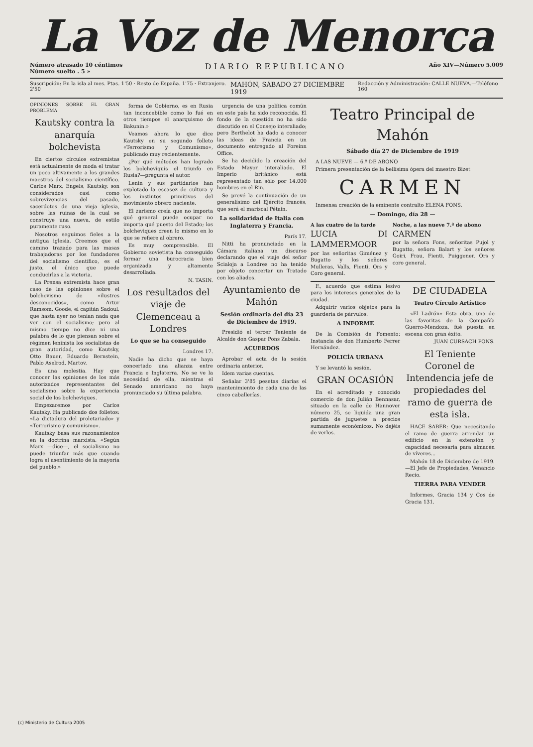La Voz de Menorca
Número atrasado 10 céntimos
Número suelto . 5 » DIARIO REPUBLICANO Año XIV—Número 5.009
Suscripción: En la isla al mes. Ptas. 1'50 · Resto de España. 1'75 · Extranjero. 2'50 MAHÓN, SÁBADO 27 DICIEMBRE 1919 Redacción y Administración: CALLE NUEVA.—Teléfono 160
OPINIONES SOBRE EL GRAN PROBLEMA
Kautsky contra la anarquía bolchevista
En ciertos círculos extremistas está actualmente de moda el tratar un poco altivamente a los grandes maestros del socialismo científico. Carlos Marx, Engels, Kautsky, son considerados casi como sobrevivencias del pasado, sacerdotes de una vieja iglesia, sobre las ruinas de la cual se construye una nueva, de estilo puramente ruso.
Nosotros seguimos fieles a la antigua iglesia. Creemos que el camino trazado para las masas trabajadoras por los fundadores del socialismo científico, es el justo, el único que puede conducirlas a la victoria.
La Prensa extremista hace gran caso de las opiniones sobre el bolchevismo de «ilustres desconocidos», como Artur Ramsom, Goode, el capitán Sadoul, que hasta ayer no tenían nada que ver con el socialismo; pero al mismo tiempo no dice ni una palabra de lo que piensan sobre el régimen leninista los socialistas de gran autoridad, como Kautsky, Otto Bauer, Eduardo Bernstein, Pablo Aselrod, Martov.
Es una molestia. Hay que conocer las opiniones de los más autorizados representantes del socialismo sobre la experiencia social de los bolcheviques.
Empezaremos por Carlos Kautsky. Ha publicado dos folletos: «La dictadura del proletariado» y «Terrorismo y comunismo».
Kautsky basa sus razonamientos en la doctrina marxista. «Según Marx —dice—, el socialismo no puede triunfar más que cuando logra el asentimiento de la mayoría del pueblo.»
forma de Gobierno, es en Rusia tan inconcebible como lo fué en otros tiempos el anarquismo de Bakunin.»
Veamos ahora lo que dice Kautsky en su segundo folleto «Terrorismo y Comunismo», publicado muy recientemente.
¿Por qué métodos han logrado los bolcheviquis el triunfo en Rusia?—pregunta el autor.
Lenin y sus partidarios han explotado la escasez de cultura y los instintos primitivos del movimiento obrero naciente.
El zarismo creía que no importa qué general puede ocupar no importa qué puesto del Estado; los bolcheviques creen lo mismo en lo que se refiere al obrero.
Es muy comprensible. El Gobierno sovietista ha conseguido formar una burocracia bien organizada y altamente desarrollada.
N. TASIN.
Los resultados del viaje de Clemenceau a Londres
Lo que se ha conseguido
Londres 17.
Nadie ha dicho que se haya concertado una alianza entre Francia e Inglaterra. No se ve la necesidad de ella, mientras el Senado americano no haya pronunciado su última palabra.
urgencia de una política común en este país ha sido reconocida. El fondo de la cuestión no ha sido discutido en el Consejo interaliado; pero Berthelot ha dado a conocer las ideas de Francia en un documento entregado al Foreinn Office.
Se ha decidido la creación del Estado Mayor interaliado. El Imperio británico está representado tan sólo por 14.000 hombres en el Rin.
Se prevé la continuación de un generalísimo del Ejército francés, que será el mariscal Pétain.
La solidaridad de Italia con Inglaterra y Francia.
París 17.
Nitti ha pronunciado en la Cámara italiana un discurso declarando que el viaje del señor Scialoja a Londres no ha tenido por objeto concertar un Tratado con los aliados.
Ayuntamiento de Mahón
Sesión ordinaria del día 23 de Diciembre de 1919.
Presidió el tercer Teniente de Alcalde don Gaspar Pons Zabala.
ACUERDOS
Aprobar el acta de la sesión ordinaria anterior.
Idem varias cuentas.
Señalar 3'85 pesetas diarias el mantenimiento de cada una de las cinco caballerías.
Teatro Principal de Mahón
Sábado día 27 de Diciembre de 1919
A LAS NUEVE — 6.ª DE ABONO
Primera presentación de la bellísima ópera del maestro Bizet
CARMEN
Inmensa creación de la eminente contralto ELENA FONS.
— Domingo, día 28 —
A las cuatro de la tarde
LUCIA DI LAMMERMOOR
por las señoritas Giménez y Bugatto y los señores Mulleras, Valls, Fienti, Ors y Coro general.
Noche, a las nueve 7.ª de abono
CARMEN
por la señora Fons, señoritas Pujol y Bugatto, señora Balart y los señores Goiri, Frau, Fienti, Puiggener, Ors y coro general.
F., acuerdo que estima lesivo para los intereses generales de la ciudad.
Adquirir varios objetos para la guardería de párvulos.
A INFORME
De la Comisión de Fomento: Instancia de don Humberto Ferrer Hernández.
POLICÍA URBANA
Y se levantó la sesión.
GRAN OCASIÓN
En el acreditado y conocido comercio de don Julián Bennasar, situado en la calle de Hannover número 25, se liquida una gran partida de juguetes a precios sumamente económicos. No dejéis de verlos.
DE CIUDADELA
Teatro Círculo Artístico
«El Ladrón» Esta obra, una de las favoritas de la Compañía Guerro-Mendoza, fué puesta en escena con gran éxito.
JUAN CURSACH PONS.
El Teniente Coronel de Intendencia jefe de propiedades del ramo de guerra de esta isla.
HACE SABER: Que necesitando el ramo de guerra arrendar un edificio en la extensión y capacidad necesaria para almacén de víveres...
Mahón 18 de Diciembre de 1919.—El Jefe de Propiedades, Venancio Recio.
TIERRA PARA VENDER
Informes, Gracia 134 y Cos de Gracia 131.
(c) Ministerio de Cultura 2005